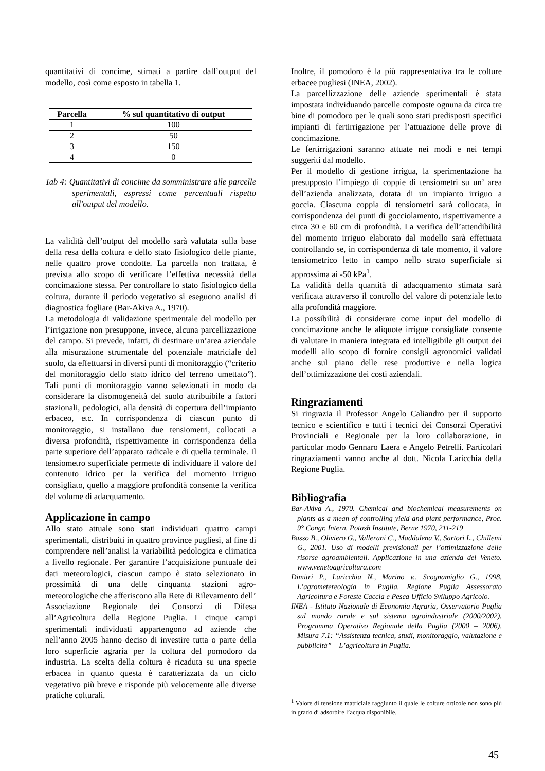quantitativi di concime, stimati a partire dall’output del modello, così come esposto in tabella 1.
| Parcella | % sul quantitativo di output |
| --- | --- |
| 1 | 100 |
| 2 | 50 |
| 3 | 150 |
| 4 | 0 |
Tab 4: Quantitativi di concime da somministrare alle parcelle sperimentali, espressi come percentuali rispetto all'output del modello.
La validità dell’output del modello sarà valutata sulla base della resa della coltura e dello stato fisiologico delle piante, nelle quattro prove condotte. La parcella non trattata, è prevista allo scopo di verificare l’effettiva necessità della concimazione stessa. Per controllare lo stato fisiologico della coltura, durante il periodo vegetativo si eseguono analisi di diagnostica fogliare (Bar-Akiva A., 1970).
La metodologia di validazione sperimentale del modello per l’irrigazione non presuppone, invece, alcuna parcellizzazione del campo. Si prevede, infatti, di destinare un’area aziendale alla misurazione strumentale del potenziale matriciale del suolo, da effettuarsi in diversi punti di monitoraggio (“criterio del monitoraggio dello stato idrico del terreno umettato”). Tali punti di monitoraggio vanno selezionati in modo da considerare la disomogeneità del suolo attribuibile a fattori stazionali, pedologici, alla densità di copertura dell’impianto erbaceo, etc. In corrispondenza di ciascun punto di monitoraggio, si installano due tensiometri, collocati a diversa profondità, rispettivamente in corrispondenza della parte superiore dell’apparato radicale e di quella terminale. Il tensiometro superficiale permette di individuare il valore del contenuto idrico per la verifica del momento irriguo consigliato, quello a maggiore profondità consente la verifica del volume di adacquamento.
Applicazione in campo
Allo stato attuale sono stati individuati quattro campi sperimentali, distribuiti in quattro province pugliesi, al fine di comprendere nell’analisi la variabilità pedologica e climatica a livello regionale. Per garantire l’acquisizione puntuale dei dati meteorologici, ciascun campo è stato selezionato in prossimità di una delle cinquanta stazioni agro-meteorologiche che afferiscono alla Rete di Rilevamento dell’ Associazione Regionale dei Consorzi di Difesa all’Agricoltura della Regione Puglia. I cinque campi sperimentali individuati appartengono ad aziende che nell’anno 2005 hanno deciso di investire tutta o parte della loro superficie agraria per la coltura del pomodoro da industria. La scelta della coltura è ricaduta su una specie erbacea in quanto questa è caratterizzata da un ciclo vegetativo più breve e risponde più velocemente alle diverse pratiche colturali.
Inoltre, il pomodoro è la più rappresentativa tra le colture erbacee pugliesi (INEA, 2002).
La parcellizzazione delle aziende sperimentali è stata impostata individuando parcelle composte ognuna da circa tre bine di pomodoro per le quali sono stati predisposti specifici impianti di fertirrigazione per l’attuazione delle prove di concimazione.
Le fertirrigazioni saranno attuate nei modi e nei tempi suggeriti dal modello.
Per il modello di gestione irrigua, la sperimentazione ha presupposto l’impiego di coppie di tensiometri su un’ area dell’azienda analizzata, dotata di un impianto irriguo a goccia. Ciascuna coppia di tensiometri sarà collocata, in corrispondenza dei punti di gocciolamento, rispettivamente a circa 30 e 60 cm di profondità. La verifica dell’attendibilità del momento irriguo elaborato dal modello sarà effettuata controllando se, in corrispondenza di tale momento, il valore tensiometrico letto in campo nello strato superficiale si approssima ai -50 kPa<sup>1</sup>.
La validità della quantità di adacquamento stimata sarà verificata attraverso il controllo del valore di potenziale letto alla profondità maggiore.
La possibilità di considerare come input del modello di concimazione anche le aliquote irrigue consigliate consente di valutare in maniera integrata ed intelligibile gli output dei modelli allo scopo di fornire consigli agronomici validati anche sul piano delle rese produttive e nella logica dell’ottimizzazione dei costi aziendali.
Ringraziamenti
Si ringrazia il Professor Angelo Caliandro per il supporto tecnico e scientifico e tutti i tecnici dei Consorzi Operativi Provinciali e Regionale per la loro collaborazione, in particolar modo Gennaro Laera e Angelo Petrelli. Particolari ringraziamenti vanno anche al dott. Nicola Laricchia della Regione Puglia.
Bibliografia
Bar-Akiva A., 1970. Chemical and biochemical measurements on plants as a mean of controlling yield and plant performance, Proc. 9° Congr. Intern. Potash Institute, Berne 1970, 211-219
Basso B., Oliviero G., Vallerani C., Maddalena V., Sartori L., Chillemi G., 2001. Uso di modelli previsionali per l’ottimizzazione delle risorse agroambientali. Applicazione in una azienda del Veneto. www.venetoagricoltura.com
Dimitri P., Laricchia N., Marino v., Scognamiglio G., 1998. L’agrometereologia in Puglia. Regione Puglia Assessorato Agricoltura e Foreste Caccia e Pesca Ufficio Sviluppo Agricolo.
INEA - Istituto Nazionale di Economia Agraria, Osservatorio Puglia sul mondo rurale e sul sistema agroindustriale (2000/2002). Programma Operativo Regionale della Puglia (2000 – 2006), Misura 7.1: “Assistenza tecnica, studi, monitoraggio, valutazione e pubblicità” – L’agricoltura in Puglia.
<sup>1</sup> Valore di tensione matriciale raggiunto il quale le colture orticole non sono più in grado di adsorbire l’acqua disponibile.
45